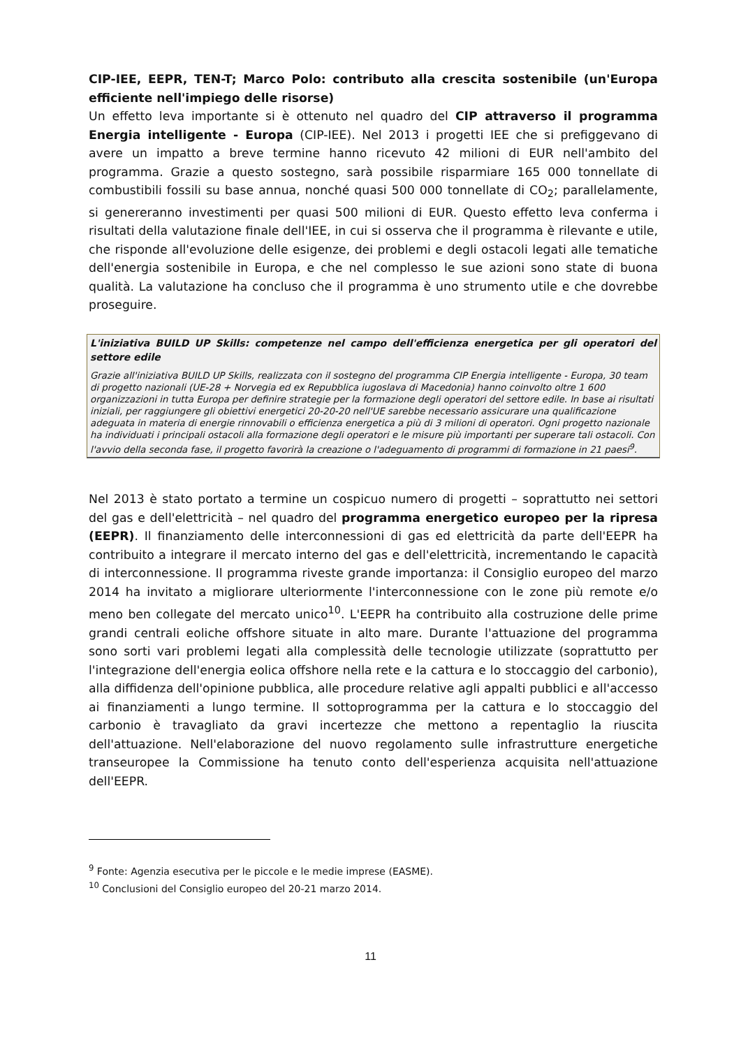CIP-IEE, EEPR, TEN-T; Marco Polo: contributo alla crescita sostenibile (un'Europa efficiente nell'impiego delle risorse)
Un effetto leva importante si è ottenuto nel quadro del CIP attraverso il programma Energia intelligente - Europa (CIP-IEE). Nel 2013 i progetti IEE che si prefiggevano di avere un impatto a breve termine hanno ricevuto 42 milioni di EUR nell'ambito del programma. Grazie a questo sostegno, sarà possibile risparmiare 165 000 tonnellate di combustibili fossili su base annua, nonché quasi 500 000 tonnellate di CO<sub>2</sub>; parallelamente, si genereranno investimenti per quasi 500 milioni di EUR. Questo effetto leva conferma i risultati della valutazione finale dell'IEE, in cui si osserva che il programma è rilevante e utile, che risponde all'evoluzione delle esigenze, dei problemi e degli ostacoli legati alle tematiche dell'energia sostenibile in Europa, e che nel complesso le sue azioni sono state di buona qualità. La valutazione ha concluso che il programma è uno strumento utile e che dovrebbe proseguire.
L'iniziativa BUILD UP Skills: competenze nel campo dell'efficienza energetica per gli operatori del settore edile
Grazie all'iniziativa BUILD UP Skills, realizzata con il sostegno del programma CIP Energia intelligente - Europa, 30 team di progetto nazionali (UE-28 + Norvegia ed ex Repubblica iugoslava di Macedonia) hanno coinvolto oltre 1 600 organizzazioni in tutta Europa per definire strategie per la formazione degli operatori del settore edile. In base ai risultati iniziali, per raggiungere gli obiettivi energetici 20-20-20 nell'UE sarebbe necessario assicurare una qualificazione adeguata in materia di energie rinnovabili o efficienza energetica a più di 3 milioni di operatori. Ogni progetto nazionale ha individuati i principali ostacoli alla formazione degli operatori e le misure più importanti per superare tali ostacoli. Con l'avvio della seconda fase, il progetto favorirà la creazione o l'adeguamento di programmi di formazione in 21 paesi<sup>9</sup>.
Nel 2013 è stato portato a termine un cospicuo numero di progetti – soprattutto nei settori del gas e dell'elettricità – nel quadro del programma energetico europeo per la ripresa (EEPR). Il finanziamento delle interconnessioni di gas ed elettricità da parte dell'EEPR ha contribuito a integrare il mercato interno del gas e dell'elettricità, incrementando le capacità di interconnessione. Il programma riveste grande importanza: il Consiglio europeo del marzo 2014 ha invitato a migliorare ulteriormente l'interconnessione con le zone più remote e/o meno ben collegate del mercato unico<sup>10</sup>. L'EEPR ha contribuito alla costruzione delle prime grandi centrali eoliche offshore situate in alto mare. Durante l'attuazione del programma sono sorti vari problemi legati alla complessità delle tecnologie utilizzate (soprattutto per l'integrazione dell'energia eolica offshore nella rete e la cattura e lo stoccaggio del carbonio), alla diffidenza dell'opinione pubblica, alle procedure relative agli appalti pubblici e all'accesso ai finanziamenti a lungo termine. Il sottoprogramma per la cattura e lo stoccaggio del carbonio è travagliato da gravi incertezze che mettono a repentaglio la riuscita dell'attuazione. Nell'elaborazione del nuovo regolamento sulle infrastrutture energetiche transeuropee la Commissione ha tenuto conto dell'esperienza acquisita nell'attuazione dell'EEPR.
<sup>9</sup> Fonte: Agenzia esecutiva per le piccole e le medie imprese (EASME).
<sup>10</sup> Conclusioni del Consiglio europeo del 20-21 marzo 2014.
11